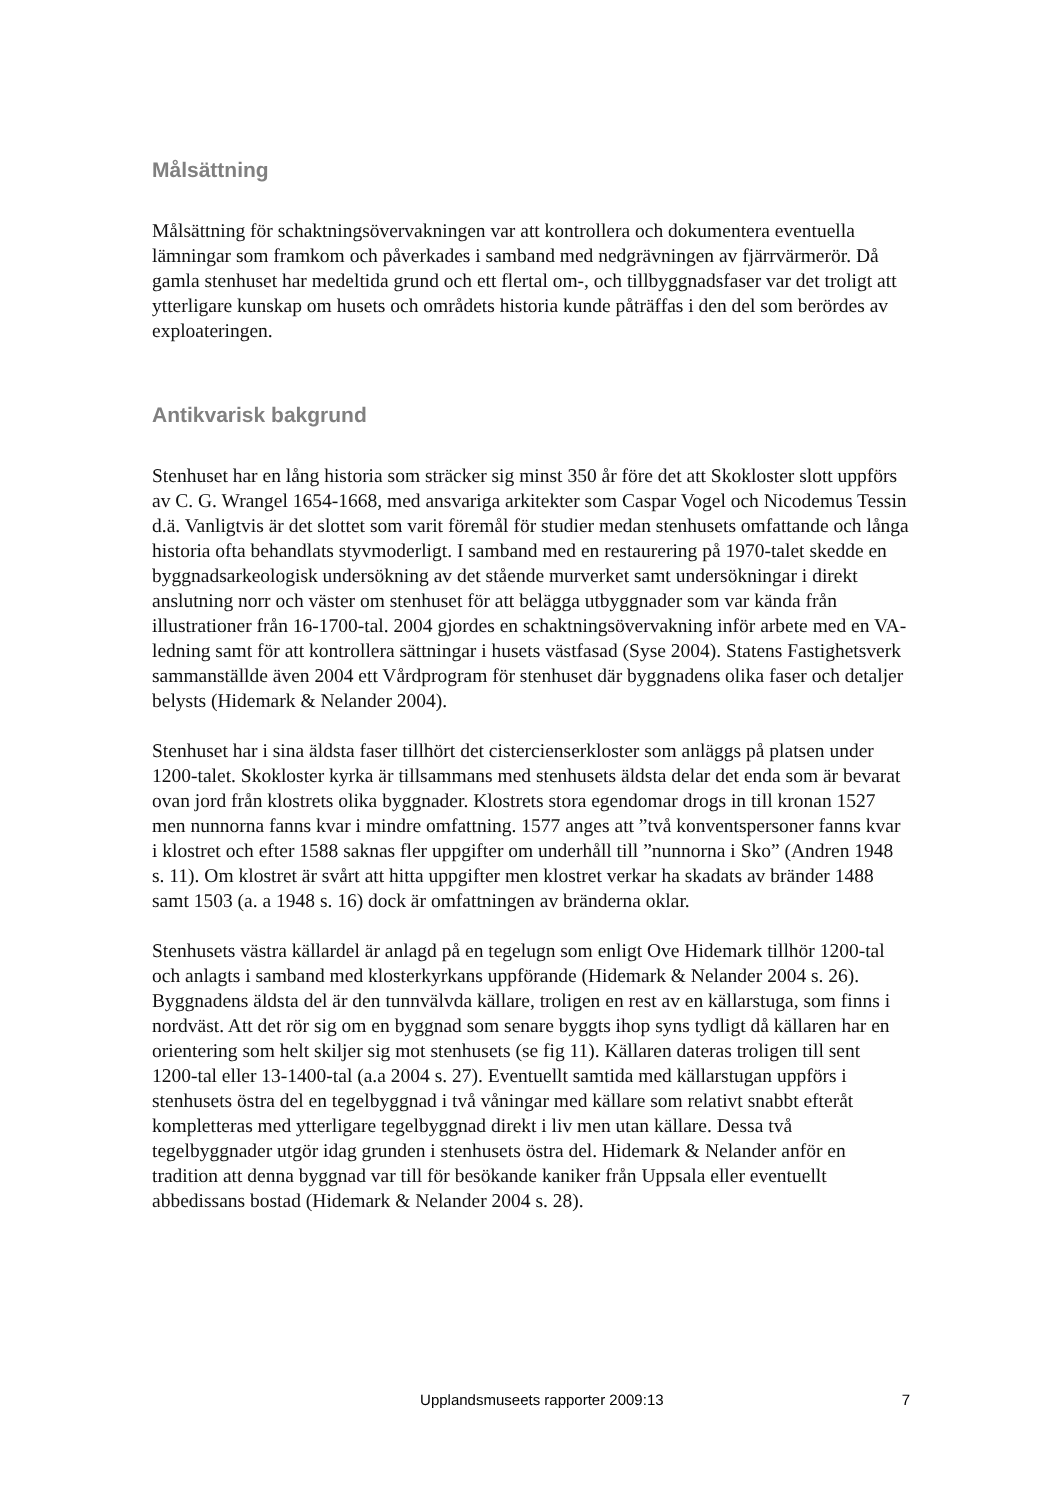Målsättning
Målsättning för schaktningsövervakningen var att kontrollera och dokumentera eventuella lämningar som framkom och påverkades i samband med nedgrävningen av fjärrvärmerör. Då gamla stenhuset har medeltida grund och ett flertal om-, och tillbyggnadsfaser var det troligt att ytterligare kunskap om husets och områdets historia kunde påträffas i den del som berördes av exploateringen.
Antikvarisk bakgrund
Stenhuset har en lång historia som sträcker sig minst 350 år före det att Skokloster slott uppförs av C. G. Wrangel 1654-1668, med ansvariga arkitekter som Caspar Vogel och Nicodemus Tessin d.ä. Vanligtvis är det slottet som varit föremål för studier medan stenhusets omfattande och långa historia ofta behandlats styvmoderligt. I samband med en restaurering på 1970-talet skedde en byggnadsarkeologisk undersökning av det stående murverket samt undersökningar i direkt anslutning norr och väster om stenhuset för att belägga utbyggnader som var kända från illustrationer från 16-1700-tal. 2004 gjordes en schaktningsövervakning inför arbete med en VA-ledning samt för att kontrollera sättningar i husets västfasad (Syse 2004). Statens Fastighetsverk sammanställde även 2004 ett Vårdprogram för stenhuset där byggnadens olika faser och detaljer belysts (Hidemark & Nelander 2004).
Stenhuset har i sina äldsta faser tillhört det cistercienserkloster som anläggs på platsen under 1200-talet. Skokloster kyrka är tillsammans med stenhusets äldsta delar det enda som är bevarat ovan jord från klostrets olika byggnader. Klostrets stora egendomar drogs in till kronan 1527 men nunnorna fanns kvar i mindre omfattning. 1577 anges att ”två konventspersoner fanns kvar i klostret och efter 1588 saknas fler uppgifter om underhåll till ”nunnorna i Sko” (Andren 1948 s. 11). Om klostret är svårt att hitta uppgifter men klostret verkar ha skadats av bränder 1488 samt 1503 (a. a 1948 s. 16) dock är omfattningen av bränderna oklar.
Stenhusets västra källardel är anlagd på en tegelugn som enligt Ove Hidemark tillhör 1200-tal och anlagts i samband med klosterkyrkans uppförande (Hidemark & Nelander 2004 s. 26). Byggnadens äldsta del är den tunnvälvda källare, troligen en rest av en källarstuga, som finns i nordväst. Att det rör sig om en byggnad som senare byggts ihop syns tydligt då källaren har en orientering som helt skiljer sig mot stenhusets (se fig 11). Källaren dateras troligen till sent 1200-tal eller 13-1400-tal (a.a 2004 s. 27). Eventuellt samtida med källarstugan uppförs i stenhusets östra del en tegelbyggnad i två våningar med källare som relativt snabbt efteråt kompletteras med ytterligare tegelbyggnad direkt i liv men utan källare. Dessa två tegelbyggnader utgör idag grunden i stenhusets östra del. Hidemark & Nelander anför en tradition att denna byggnad var till för besökande kaniker från Uppsala eller eventuellt abbedissans bostad (Hidemark & Nelander 2004 s. 28).
Upplandsmuseets rapporter 2009:13 7